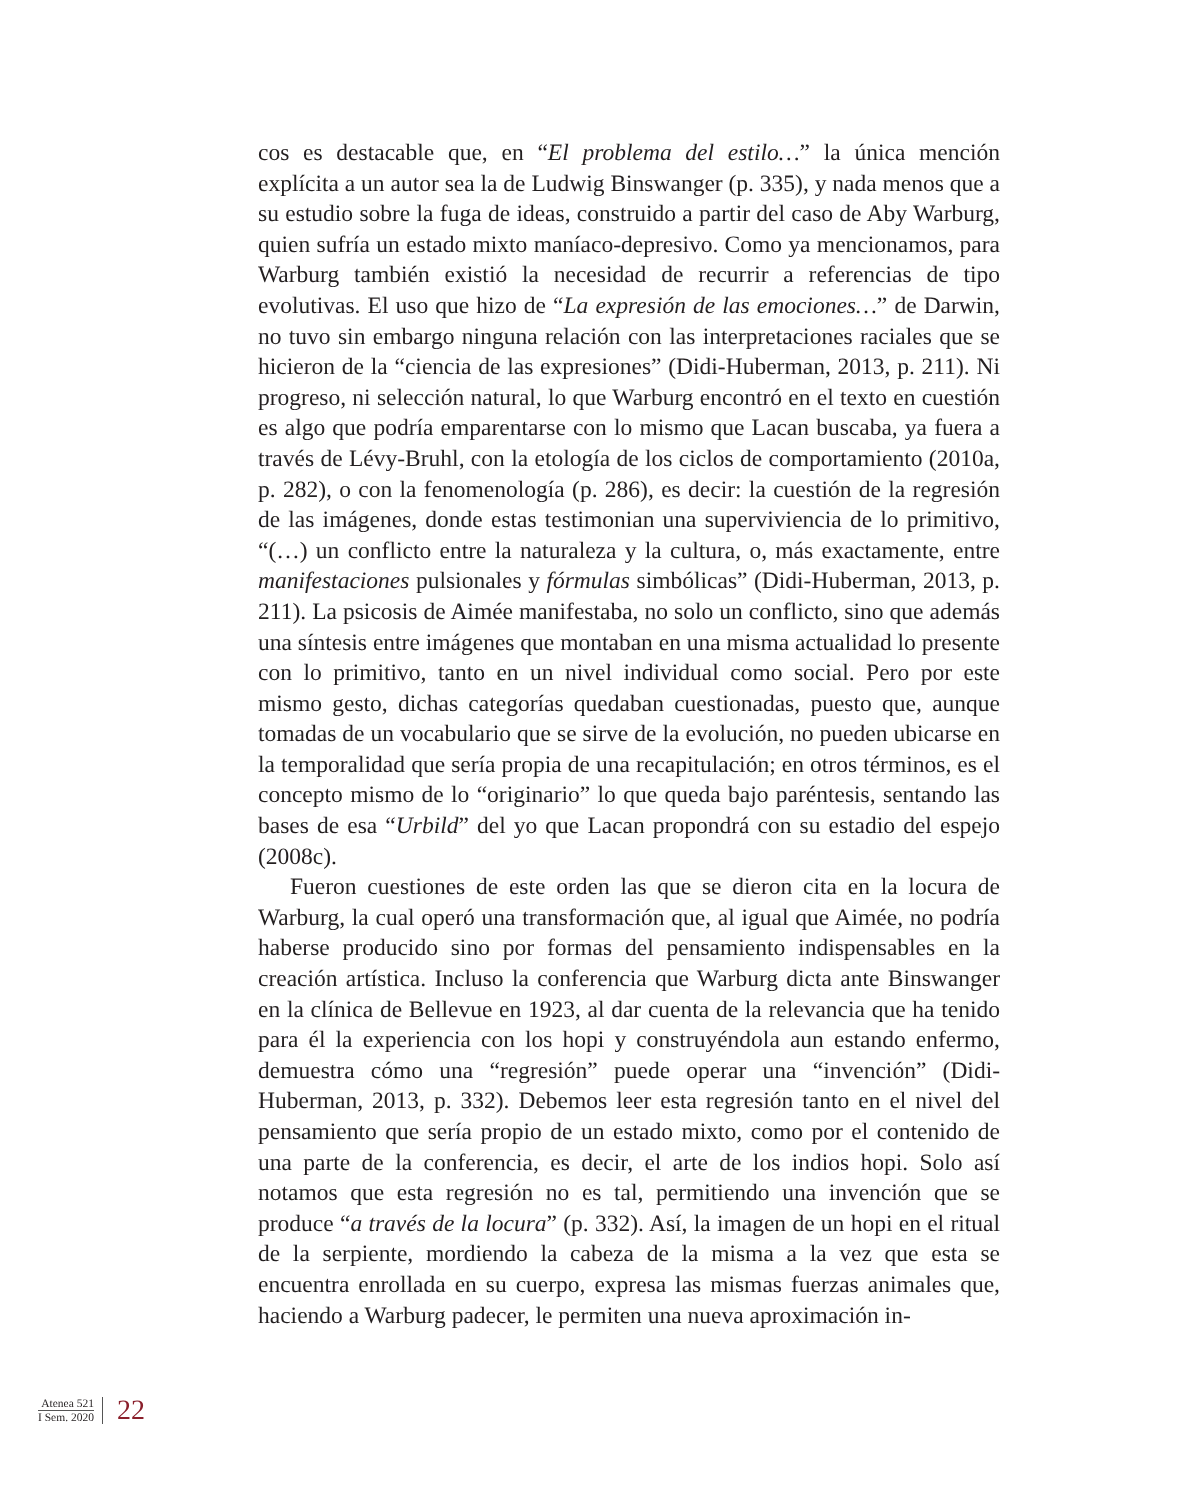cos es destacable que, en “El problema del estilo…” la única mención explícita a un autor sea la de Ludwig Binswanger (p. 335), y nada menos que a su estudio sobre la fuga de ideas, construido a partir del caso de Aby Warburg, quien sufría un estado mixto maníaco-depresivo. Como ya mencionamos, para Warburg también existió la necesidad de recurrir a referencias de tipo evolutivas. El uso que hizo de “La expresión de las emociones…” de Darwin, no tuvo sin embargo ninguna relación con las interpretaciones raciales que se hicieron de la “ciencia de las expresiones” (Didi-Huberman, 2013, p. 211). Ni progreso, ni selección natural, lo que Warburg encontró en el texto en cuestión es algo que podría emparentarse con lo mismo que Lacan buscaba, ya fuera a través de Lévy-Bruhl, con la etología de los ciclos de comportamiento (2010a, p. 282), o con la fenomenología (p. 286), es decir: la cuestión de la regresión de las imágenes, donde estas testimonian una superviviencia de lo primitivo, “(…) un conflicto entre la naturaleza y la cultura, o, más exactamente, entre manifestaciones pulsionales y fórmulas simbólicas” (Didi-Huberman, 2013, p. 211). La psicosis de Aimée manifestaba, no solo un conflicto, sino que además una síntesis entre imágenes que montaban en una misma actualidad lo presente con lo primitivo, tanto en un nivel individual como social. Pero por este mismo gesto, dichas categorías quedaban cuestionadas, puesto que, aunque tomadas de un vocabulario que se sirve de la evolución, no pueden ubicarse en la temporalidad que sería propia de una recapitulación; en otros términos, es el concepto mismo de lo “originario” lo que queda bajo paréntesis, sentando las bases de esa “Urbild” del yo que Lacan propondrá con su estadio del espejo (2008c).
Fueron cuestiones de este orden las que se dieron cita en la locura de Warburg, la cual operó una transformación que, al igual que Aimée, no podría haberse producido sino por formas del pensamiento indispensables en la creación artística. Incluso la conferencia que Warburg dicta ante Binswanger en la clínica de Bellevue en 1923, al dar cuenta de la relevancia que ha tenido para él la experiencia con los hopi y construyéndola aun estando enfermo, demuestra cómo una “regresión” puede operar una “invención” (Didi-Huberman, 2013, p. 332). Debemos leer esta regresión tanto en el nivel del pensamiento que sería propio de un estado mixto, como por el contenido de una parte de la conferencia, es decir, el arte de los indios hopi. Solo así notamos que esta regresión no es tal, permitiendo una invención que se produce “a través de la locura” (p. 332). Así, la imagen de un hopi en el ritual de la serpiente, mordiendo la cabeza de la misma a la vez que esta se encuentra enrollada en su cuerpo, expresa las mismas fuerzas animales que, haciendo a Warburg padecer, le permiten una nueva aproximación in-
Atenea 521
I Sem. 2020
22